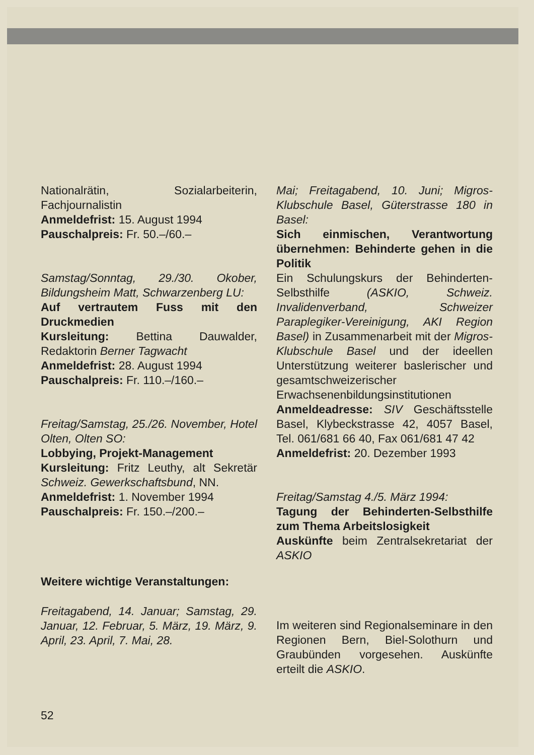Nationalrätin, Sozialarbeiterin, Fachjournalistin
Anmeldefrist: 15. August 1994
Pauschalpreis: Fr. 50.–/60.–
Samstag/Sonntag, 29./30. Okober, Bildungsheim Matt, Schwarzenberg LU:
Auf vertrautem Fuss mit den Druckmedien
Kursleitung: Bettina Dauwalder, Redaktorin Berner Tagwacht
Anmeldefrist: 28. August 1994
Pauschalpreis: Fr. 110.–/160.–
Freitag/Samstag, 25./26. November, Hotel Olten, Olten SO:
Lobbying, Projekt-Management
Kursleitung: Fritz Leuthy, alt Sekretär Schweiz. Gewerkschaftsbund, NN.
Anmeldefrist: 1. November 1994
Pauschalpreis: Fr. 150.–/200.–
Weitere wichtige Veranstaltungen:
Freitagabend, 14. Januar; Samstag, 29. Januar, 12. Februar, 5. März, 19. März, 9. April, 23. April, 7. Mai, 28.
Mai; Freitagabend, 10. Juni; Migros-Klubschule Basel, Güterstrasse 180 in Basel:
Sich einmischen, Verantwortung übernehmen: Behinderte gehen in die Politik
Ein Schulungskurs der Behinderten-Selbsthilfe (ASKIO, Schweiz. Invalidenverband, Schweizer Paraplegiker-Vereinigung, AKI Region Basel) in Zusammenarbeit mit der Migros-Klubschule Basel und der ideellen Unterstützung weiterer baslerischer und gesamtschweizerischer Erwachsenenbildungsinstitutionen
Anmeldeadresse: SIV Geschäftsstelle Basel, Klybeckstrasse 42, 4057 Basel, Tel. 061/681 66 40, Fax 061/681 47 42
Anmeldefrist: 20. Dezember 1993
Freitag/Samstag 4./5. März 1994:
Tagung der Behinderten-Selbsthilfe zum Thema Arbeitslosigkeit
Auskünfte beim Zentralsekretariat der ASKIO
Im weiteren sind Regionalseminare in den Regionen Bern, Biel-Solothurn und Graubünden vorgesehen. Auskünfte erteilt die ASKIO.
52